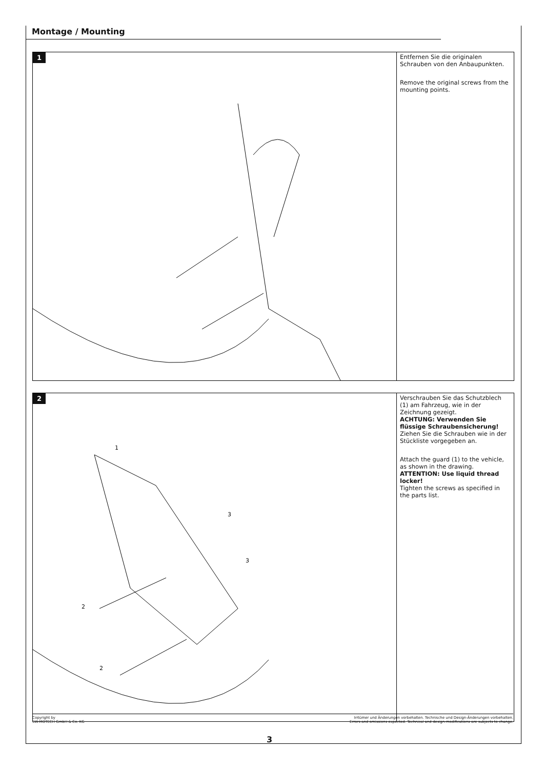Montage / Mounting
1
Entfernen Sie die originalen Schrauben von den Anbaupunkten.
Remove the original screws from the mounting points.
2
1
3
3
2
2
Verschrauben Sie das Schutzblech (1) am Fahrzeug, wie in der Zeichnung gezeigt.
ACHTUNG: Verwenden Sie flüssige Schraubensicherung!
Ziehen Sie die Schrauben wie in der Stückliste vorgegeben an.
Attach the guard (1) to the vehicle, as shown in the drawing.
ATTENTION: Use liquid thread locker!
Tighten the screws as specified in the parts list.
Copyright by
SW-MOTECH GmbH & Co. KG
Irrtümer und Änderungen vorbehalten. Technische und Design-Änderungen vorbehalten.
Errors and omissions expected. Technical and design-modifications are subjects to change.
3